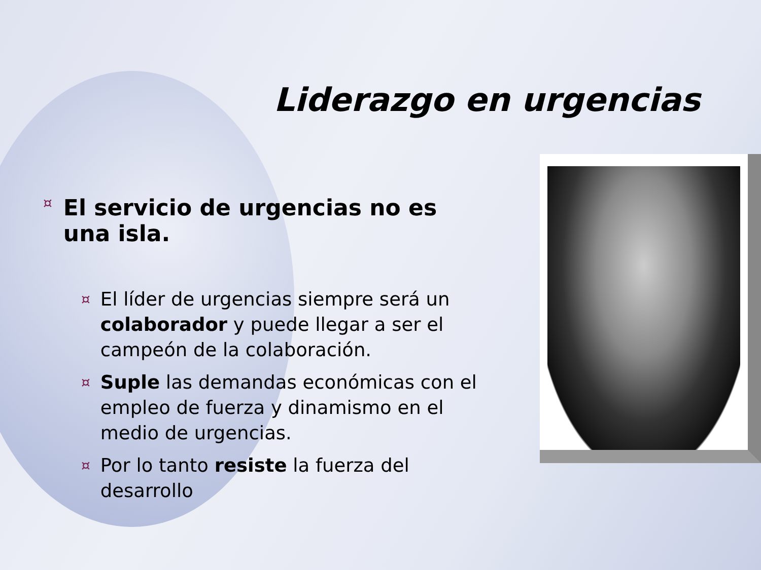Liderazgo en urgencias
¤ El servicio de urgencias no es una isla.
¤ El líder de urgencias siempre será un colaborador y puede llegar a ser el campeón de la colaboración.
¤ Suple las demandas económicas con el empleo de fuerza y dinamismo en el medio de urgencias.
¤ Por lo tanto resiste la fuerza del desarrollo